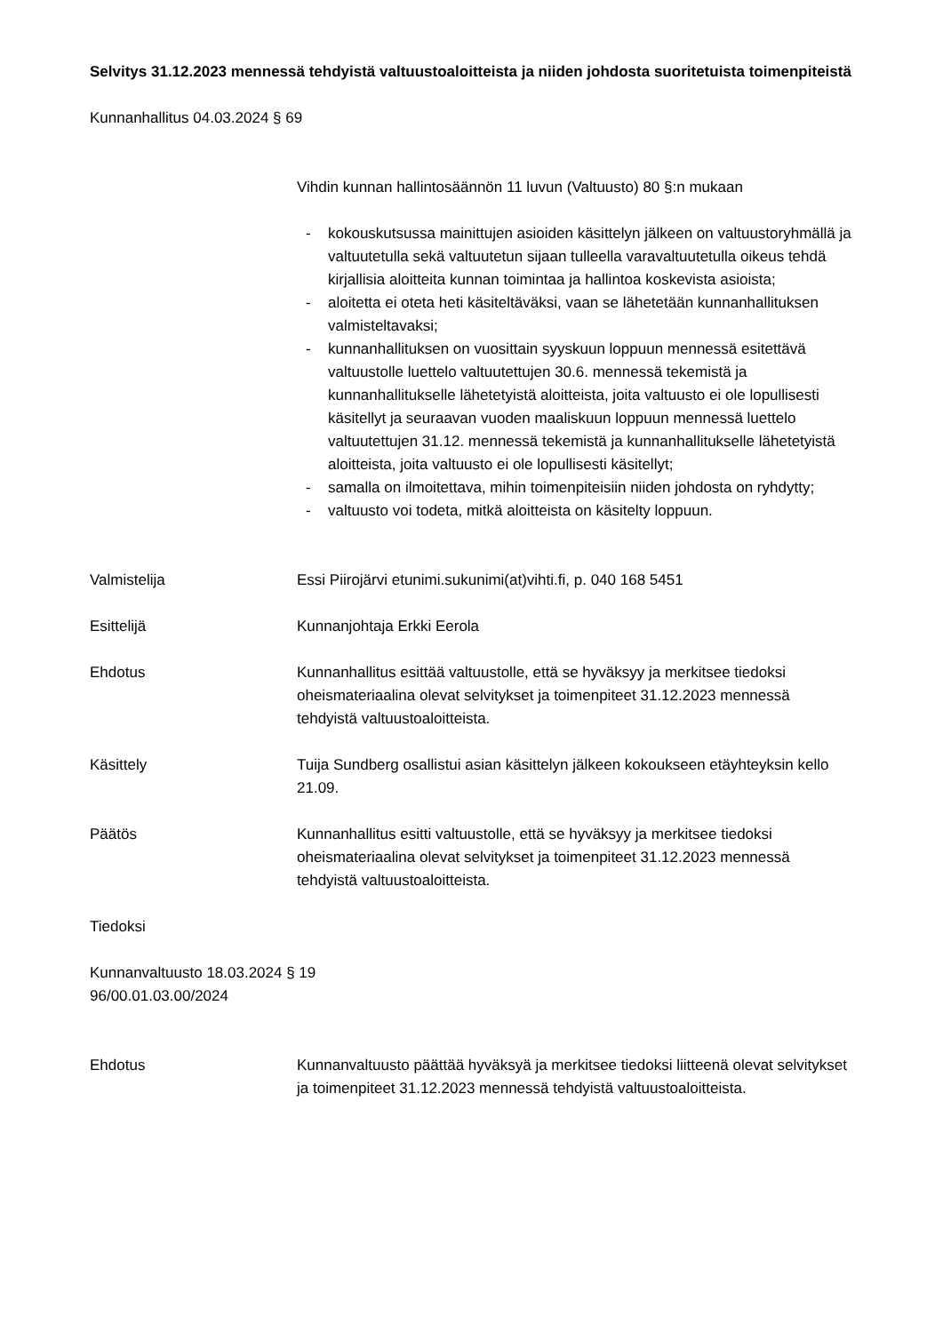Selvitys 31.12.2023 mennessä tehdyistä valtuustoaloitteista ja niiden johdosta suoritetuista toimenpiteistä
Kunnanhallitus 04.03.2024 § 69
Vihdin kunnan hallintosäännön 11 luvun (Valtuusto) 80 §:n mukaan
- kokouskutsussa mainittujen asioiden käsittelyn jälkeen on valtuustoryhmällä ja valtuutetulla sekä valtuutetun sijaan tulleella varavaltuutetulla oikeus tehdä kirjallisia aloitteita kunnan toimintaa ja hallintoa koskevista asioista;
- aloitetta ei oteta heti käsiteltäväksi, vaan se lähetetään kunnanhallituksen valmisteltavaksi;
- kunnanhallituksen on vuosittain syyskuun loppuun mennessä esitettävä valtuustolle luettelo valtuutettujen 30.6. mennessä tekemistä ja kunnanhallitukselle lähetetyistä aloitteista, joita valtuusto ei ole lopullisesti käsitellyt ja seuraavan vuoden maaliskuun loppuun mennessä luettelo valtuutettujen 31.12. mennessä tekemistä ja kunnanhallitukselle lähetetyistä aloitteista, joita valtuusto ei ole lopullisesti käsitellyt;
- samalla on ilmoitettava, mihin toimenpiteisiin niiden johdosta on ryhdytty;
- valtuusto voi todeta, mitkä aloitteista on käsitelty loppuun.
Valmistelija Essi Piirojärvi etunimi.sukunimi(at)vihti.fi, p. 040 168 5451
Esittelijä Kunnanjohtaja Erkki Eerola
Ehdotus Kunnanhallitus esittää valtuustolle, että se hyväksyy ja merkitsee tiedoksi oheismateriaalina olevat selvitykset ja toimenpiteet 31.12.2023 mennessä tehdyistä valtuustoaloitteista.
Käsittely Tuija Sundberg osallistui asian käsittelyn jälkeen kokoukseen etäyhteyksin kello 21.09.
Päätös Kunnanhallitus esitti valtuustolle, että se hyväksyy ja merkitsee tiedoksi oheismateriaalina olevat selvitykset ja toimenpiteet 31.12.2023 mennessä tehdyistä valtuustoaloitteista.
Tiedoksi
Kunnanvaltuusto 18.03.2024 § 19
96/00.01.03.00/2024
Ehdotus Kunnanvaltuusto päättää hyväksyä ja merkitsee tiedoksi liitteenä olevat selvitykset ja toimenpiteet 31.12.2023 mennessä tehdyistä valtuustoaloitteista.